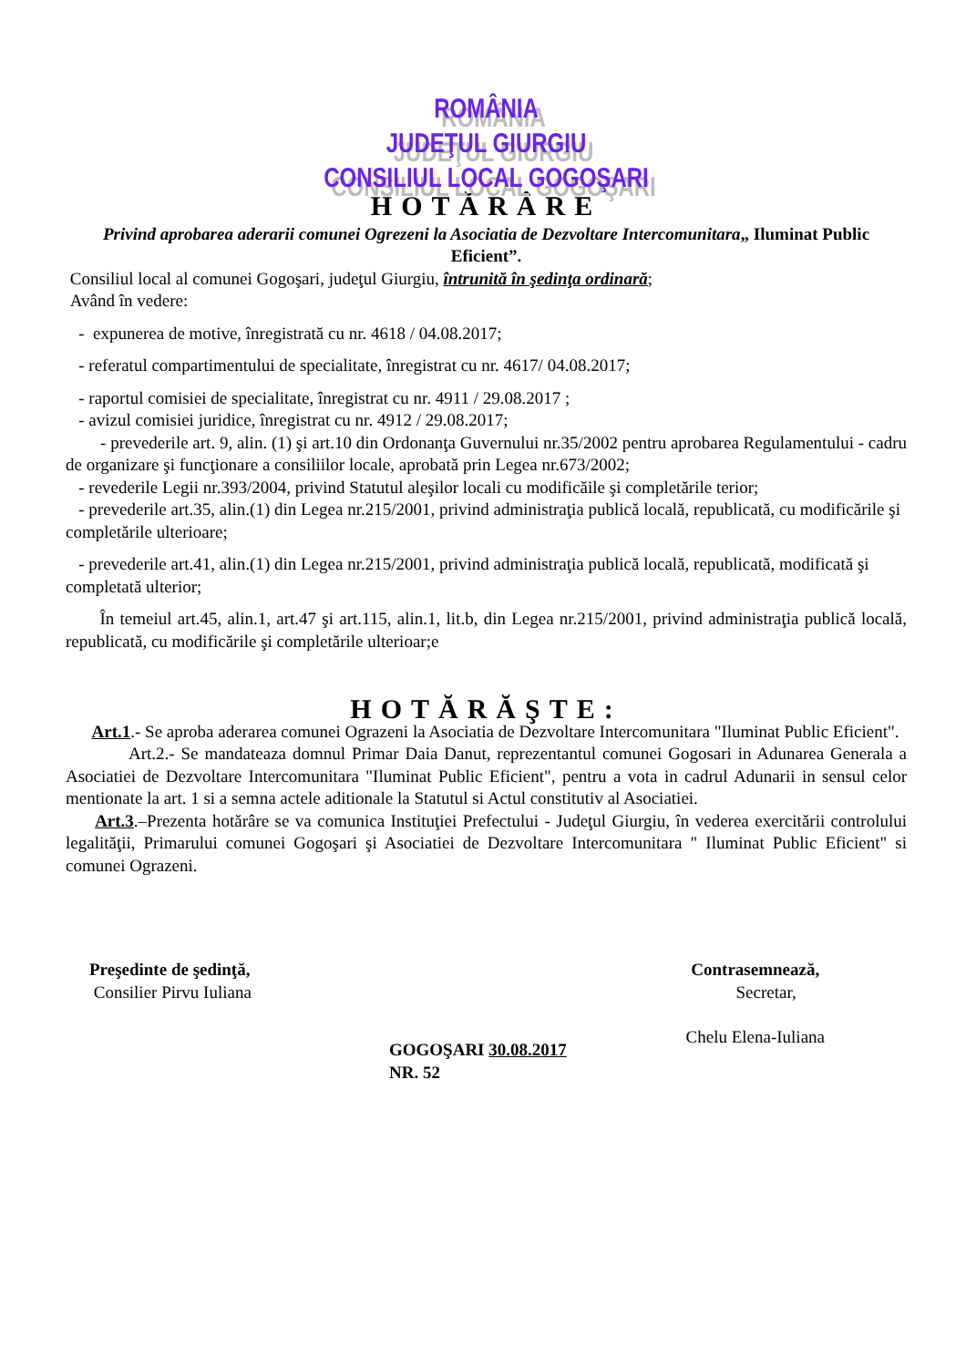ROMÂNIA
JUDEŢUL GIURGIU
CONSILIUL LOCAL GOGOŞARI
HOTĂRÂRE
Privind aprobarea aderarii comunei Ogrezeni la Asociatia de Dezvoltare Intercomunitara„ Iluminat Public Eficient”.
Consiliul local al comunei Gogoşari, judeţul Giurgiu, întrunită în şedinţa ordinară;
Având în vedere:
- expunerea de motive, înregistrată cu nr. 4618 / 04.08.2017;
- referatul compartimentului de specialitate, înregistrat cu nr. 4617/ 04.08.2017;
- raportul comisiei de specialitate, înregistrat cu nr. 4911 / 29.08.2017 ;
- avizul comisiei juridice, înregistrat cu nr. 4912 / 29.08.2017;
- prevederile art. 9, alin. (1) şi art.10 din Ordonanţa Guvernului nr.35/2002 pentru aprobarea Regulamentului - cadru de organizare şi funcţionare a consiliilor locale, aprobată prin Legea nr.673/2002;
- revederile Legii nr.393/2004, privind Statutul aleşilor locali cu modificăile şi completările terior;
- prevederile art.35, alin.(1) din Legea nr.215/2001, privind administraţia publică locală, republicată, cu modificările şi completările ulterioare;
- prevederile art.41, alin.(1) din Legea nr.215/2001, privind administraţia publică locală, republicată, modificată şi completată ulterior;
În temeiul art.45, alin.1, art.47 şi art.115, alin.1, lit.b, din Legea nr.215/2001, privind administraţia publică locală, republicată, cu modificările şi completările ulterioar;e
HOTĂRĂŞTE:
Art.1.- Se aproba aderarea comunei Ograzeni la Asociatia de Dezvoltare Intercomunitara "Iluminat Public Eficient".
Art.2.- Se mandateaza domnul Primar Daia Danut, reprezentantul comunei Gogosari in Adunarea Generala a Asociatiei de Dezvoltare Intercomunitara "Iluminat Public Eficient", pentru a vota in cadrul Adunarii in sensul celor mentionate la art. 1 si a semna actele aditionale la Statutul si Actul constitutiv al Asociatiei.
Art.3.–Prezenta hotărâre se va comunica Instituţiei Prefectului - Judeţul Giurgiu, în vederea exercitării controlului legalităţii, Primarului comunei Gogoşari şi Asociatiei de Dezvoltare Intercomunitara " Iluminat Public Eficient" si comunei Ograzeni.
Preşedinte de şedinţă,
Consilier Pirvu Iuliana
Contrasemnează,
Secretar,
Chelu Elena-Iuliana
GOGOŞARI 30.08.2017
NR. 52